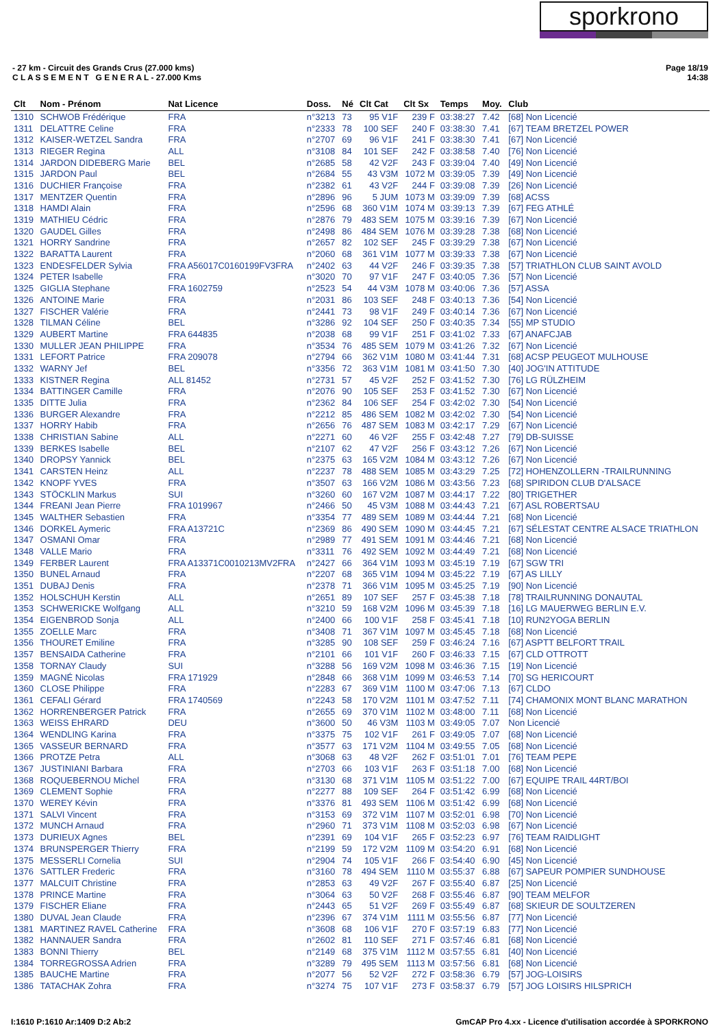sporkrono
- 27 km - Circuit des Grands Crus (27.000 kms)
C L A S S E M E N T G E N E R A L - 27.000 Kms
Page 18/19
14:38
| Clt | Nom - Prénom | Nat Licence | Doss. | Né | Clt Cat | Clt Sx | Temps | Moy. | Club |
| --- | --- | --- | --- | --- | --- | --- | --- | --- | --- |
| 1310 | SCHWOB Frédérique | FRA | n°3213 | 73 | 95 V1F | 239 F | 03:38:27 | 7.42 | [68] Non Licencié |
| 1311 | DELATTRE Celine | FRA | n°2333 | 78 | 100 SEF | 240 F | 03:38:30 | 7.41 | [67] TEAM BRETZEL POWER |
| 1312 | KAISER-WETZEL Sandra | FRA | n°2707 | 69 | 96 V1F | 241 F | 03:38:30 | 7.41 | [67] Non Licencié |
| 1313 | RIEGER Regina | ALL | n°3108 | 84 | 101 SEF | 242 F | 03:38:58 | 7.40 | [76] Non Licencié |
| 1314 | JARDON DIDEBERG Marie | BEL | n°2685 | 58 | 42 V2F | 243 F | 03:39:04 | 7.40 | [49] Non Licencié |
| 1315 | JARDON Paul | BEL | n°2684 | 55 | 43 V3M | 1072 M | 03:39:05 | 7.39 | [49] Non Licencié |
| 1316 | DUCHIER Françoise | FRA | n°2382 | 61 | 43 V2F | 244 F | 03:39:08 | 7.39 | [26] Non Licencié |
| 1317 | MENTZER Quentin | FRA | n°2896 | 96 | 5 JUM | 1073 M | 03:39:09 | 7.39 | [68] ACSS |
| 1318 | HAMDI Alain | FRA | n°2596 | 68 | 360 V1M | 1074 M | 03:39:13 | 7.39 | [67] FEG ATHLÉ |
| 1319 | MATHIEU Cédric | FRA | n°2876 | 79 | 483 SEM | 1075 M | 03:39:16 | 7.39 | [67] Non Licencié |
| 1320 | GAUDEL Gilles | FRA | n°2498 | 86 | 484 SEM | 1076 M | 03:39:28 | 7.38 | [68] Non Licencié |
| 1321 | HORRY Sandrine | FRA | n°2657 | 82 | 102 SEF | 245 F | 03:39:29 | 7.38 | [67] Non Licencié |
| 1322 | BARATTA Laurent | FRA | n°2060 | 68 | 361 V1M | 1077 M | 03:39:33 | 7.38 | [67] Non Licencié |
| 1323 | ENDESFELDER Sylvia | FRA A56017C0160199FV3FRA | n°2402 | 63 | 44 V2F | 246 F | 03:39:35 | 7.38 | [57] TRIATHLON CLUB SAINT AVOLD |
| 1324 | PETER Isabelle | FRA | n°3020 | 70 | 97 V1F | 247 F | 03:40:05 | 7.36 | [57] Non Licencié |
| 1325 | GIGLIA Stephane | FRA 1602759 | n°2523 | 54 | 44 V3M | 1078 M | 03:40:06 | 7.36 | [57] ASSA |
| 1326 | ANTOINE Marie | FRA | n°2031 | 86 | 103 SEF | 248 F | 03:40:13 | 7.36 | [54] Non Licencié |
| 1327 | FISCHER Valérie | FRA | n°2441 | 73 | 98 V1F | 249 F | 03:40:14 | 7.36 | [67] Non Licencié |
| 1328 | TILMAN Céline | BEL | n°3286 | 92 | 104 SEF | 250 F | 03:40:35 | 7.34 | [55] MP STUDIO |
| 1329 | AUBERT Martine | FRA 644835 | n°2038 | 68 | 99 V1F | 251 F | 03:41:02 | 7.33 | [67] ANAFCJAB |
| 1330 | MULLER JEAN PHILIPPE | FRA | n°3534 | 76 | 485 SEM | 1079 M | 03:41:26 | 7.32 | [67] Non Licencié |
| 1331 | LEFORT Patrice | FRA 209078 | n°2794 | 66 | 362 V1M | 1080 M | 03:41:44 | 7.31 | [68] ACSP PEUGEOT MULHOUSE |
| 1332 | WARNY Jef | BEL | n°3356 | 72 | 363 V1M | 1081 M | 03:41:50 | 7.30 | [40] JOG'IN ATTITUDE |
| 1333 | KISTNER Regina | ALL 81452 | n°2731 | 57 | 45 V2F | 252 F | 03:41:52 | 7.30 | [76] LG RÜLZHEIM |
| 1334 | BATTINGER Camille | FRA | n°2076 | 90 | 105 SEF | 253 F | 03:41:52 | 7.30 | [67] Non Licencié |
| 1335 | DITTE Julia | FRA | n°2362 | 84 | 106 SEF | 254 F | 03:42:02 | 7.30 | [54] Non Licencié |
| 1336 | BURGER Alexandre | FRA | n°2212 | 85 | 486 SEM | 1082 M | 03:42:02 | 7.30 | [54] Non Licencié |
| 1337 | HORRY Habib | FRA | n°2656 | 76 | 487 SEM | 1083 M | 03:42:17 | 7.29 | [67] Non Licencié |
| 1338 | CHRISTIAN Sabine | ALL | n°2271 | 60 | 46 V2F | 255 F | 03:42:48 | 7.27 | [79] DB-SUISSE |
| 1339 | BERKES Isabelle | BEL | n°2107 | 62 | 47 V2F | 256 F | 03:43:12 | 7.26 | [67] Non Licencié |
| 1340 | DROPSY Yannick | BEL | n°2375 | 63 | 165 V2M | 1084 M | 03:43:12 | 7.26 | [67] Non Licencié |
| 1341 | CARSTEN Heinz | ALL | n°2237 | 78 | 488 SEM | 1085 M | 03:43:29 | 7.25 | [72] HOHENZOLLERN -TRAILRUNNING |
| 1342 | KNOPF YVES | FRA | n°3507 | 63 | 166 V2M | 1086 M | 03:43:56 | 7.23 | [68] SPIRIDON CLUB D'ALSACE |
| 1343 | STÖCKLIN Markus | SUI | n°3260 | 60 | 167 V2M | 1087 M | 03:44:17 | 7.22 | [80] TRIGETHER |
| 1344 | FREANI Jean Pierre | FRA 1019967 | n°2466 | 50 | 45 V3M | 1088 M | 03:44:43 | 7.21 | [67] ASL ROBERTSAU |
| 1345 | WALTHER Sebastien | FRA | n°3354 | 77 | 489 SEM | 1089 M | 03:44:44 | 7.21 | [68] Non Licencié |
| 1346 | DORKEL Aymeric | FRA A13721C | n°2369 | 86 | 490 SEM | 1090 M | 03:44:45 | 7.21 | [67] SÉLESTAT CENTRE ALSACE TRIATHLON |
| 1347 | OSMANI Omar | FRA | n°2989 | 77 | 491 SEM | 1091 M | 03:44:46 | 7.21 | [68] Non Licencié |
| 1348 | VALLE Mario | FRA | n°3311 | 76 | 492 SEM | 1092 M | 03:44:49 | 7.21 | [68] Non Licencié |
| 1349 | FERBER Laurent | FRA A13371C0010213MV2FRA | n°2427 | 66 | 364 V1M | 1093 M | 03:45:19 | 7.19 | [67] SGW TRI |
| 1350 | BUNEL Arnaud | FRA | n°2207 | 68 | 365 V1M | 1094 M | 03:45:22 | 7.19 | [67] AS LILLY |
| 1351 | DUBAJ Denis | FRA | n°2378 | 71 | 366 V1M | 1095 M | 03:45:25 | 7.19 | [90] Non Licencié |
| 1352 | HOLSCHUH Kerstin | ALL | n°2651 | 89 | 107 SEF | 257 F | 03:45:38 | 7.18 | [78] TRAILRUNNING DONAUTAL |
| 1353 | SCHWERICKE Wolfgang | ALL | n°3210 | 59 | 168 V2M | 1096 M | 03:45:39 | 7.18 | [16] LG MAUERWEG BERLIN E.V. |
| 1354 | EIGENBROD Sonja | ALL | n°2400 | 66 | 100 V1F | 258 F | 03:45:41 | 7.18 | [10] RUN2YOGA BERLIN |
| 1355 | ZOELLE Marc | FRA | n°3408 | 71 | 367 V1M | 1097 M | 03:45:45 | 7.18 | [68] Non Licencié |
| 1356 | THOURET Emiline | FRA | n°3285 | 90 | 108 SEF | 259 F | 03:46:24 | 7.16 | [67] ASPTT BELFORT TRAIL |
| 1357 | BENSAIDA Catherine | FRA | n°2101 | 66 | 101 V1F | 260 F | 03:46:33 | 7.15 | [67] CLD OTTROTT |
| 1358 | TORNAY Claudy | SUI | n°3288 | 56 | 169 V2M | 1098 M | 03:46:36 | 7.15 | [19] Non Licencié |
| 1359 | MAGNÉ Nicolas | FRA 171929 | n°2848 | 66 | 368 V1M | 1099 M | 03:46:53 | 7.14 | [70] SG HERICOURT |
| 1360 | CLOSE Philippe | FRA | n°2283 | 67 | 369 V1M | 1100 M | 03:47:06 | 7.13 | [67] CLDO |
| 1361 | CEFALI Gérard | FRA 1740569 | n°2243 | 58 | 170 V2M | 1101 M | 03:47:52 | 7.11 | [74] CHAMONIX MONT BLANC MARATHON |
| 1362 | HORRENBERGER Patrick | FRA | n°2655 | 69 | 370 V1M | 1102 M | 03:48:00 | 7.11 | [68] Non Licencié |
| 1363 | WEISS EHRARD | DEU | n°3600 | 50 | 46 V3M | 1103 M | 03:49:05 | 7.07 | Non Licencié |
| 1364 | WENDLING Karina | FRA | n°3375 | 75 | 102 V1F | 261 F | 03:49:05 | 7.07 | [68] Non Licencié |
| 1365 | VASSEUR BERNARD | FRA | n°3577 | 63 | 171 V2M | 1104 M | 03:49:55 | 7.05 | [68] Non Licencié |
| 1366 | PROTZE Petra | ALL | n°3068 | 63 | 48 V2F | 262 F | 03:51:01 | 7.01 | [76] TEAM PEPE |
| 1367 | JUSTINIANI Barbara | FRA | n°2703 | 66 | 103 V1F | 263 F | 03:51:18 | 7.00 | [68] Non Licencié |
| 1368 | ROQUEBERNOU Michel | FRA | n°3130 | 68 | 371 V1M | 1105 M | 03:51:22 | 7.00 | [67] EQUIPE TRAIL 44RT/BOI |
| 1369 | CLEMENT Sophie | FRA | n°2277 | 88 | 109 SEF | 264 F | 03:51:42 | 6.99 | [68] Non Licencié |
| 1370 | WEREY Kévin | FRA | n°3376 | 81 | 493 SEM | 1106 M | 03:51:42 | 6.99 | [68] Non Licencié |
| 1371 | SALVI Vincent | FRA | n°3153 | 69 | 372 V1M | 1107 M | 03:52:01 | 6.98 | [70] Non Licencié |
| 1372 | MUNCH Arnaud | FRA | n°2960 | 71 | 373 V1M | 1108 M | 03:52:03 | 6.98 | [67] Non Licencié |
| 1373 | DURIEUX Agnes | BEL | n°2391 | 69 | 104 V1F | 265 F | 03:52:23 | 6.97 | [76] TEAM RAIDLIGHT |
| 1374 | BRUNSPERGER Thierry | FRA | n°2199 | 59 | 172 V2M | 1109 M | 03:54:20 | 6.91 | [68] Non Licencié |
| 1375 | MESSERLI Cornelia | SUI | n°2904 | 74 | 105 V1F | 266 F | 03:54:40 | 6.90 | [45] Non Licencié |
| 1376 | SATTLER Frederic | FRA | n°3160 | 78 | 494 SEM | 1110 M | 03:55:37 | 6.88 | [67] SAPEUR POMPIER SUNDHOUSE |
| 1377 | MALCUIT Christine | FRA | n°2853 | 63 | 49 V2F | 267 F | 03:55:40 | 6.87 | [25] Non Licencié |
| 1378 | PRINCE Martine | FRA | n°3064 | 63 | 50 V2F | 268 F | 03:55:46 | 6.87 | [90] TEAM MELFOR |
| 1379 | FISCHER Eliane | FRA | n°2443 | 65 | 51 V2F | 269 F | 03:55:49 | 6.87 | [68] SKIEUR DE SOULTZEREN |
| 1380 | DUVAL Jean Claude | FRA | n°2396 | 67 | 374 V1M | 1111 M | 03:55:56 | 6.87 | [77] Non Licencié |
| 1381 | MARTINEZ RAVEL Catherine | FRA | n°3608 | 68 | 106 V1F | 270 F | 03:57:19 | 6.83 | [77] Non Licencié |
| 1382 | HANNAUER Sandra | FRA | n°2602 | 81 | 110 SEF | 271 F | 03:57:46 | 6.81 | [68] Non Licencié |
| 1383 | BONNI Thierry | BEL | n°2149 | 68 | 375 V1M | 1112 M | 03:57:55 | 6.81 | [40] Non Licencié |
| 1384 | TORREGROSSA Adrien | FRA | n°3289 | 79 | 495 SEM | 1113 M | 03:57:56 | 6.81 | [68] Non Licencié |
| 1385 | BAUCHE Martine | FRA | n°2077 | 56 | 52 V2F | 272 F | 03:58:36 | 6.79 | [57] JOG-LOISIRS |
| 1386 | TATACHAK Zohra | FRA | n°3274 | 75 | 107 V1F | 273 F | 03:58:37 | 6.79 | [57] JOG LOISIRS HILSPRICH |
I:1610 P:1610 Ar:1409 D:2 Ab:2 GmCAP Pro 4.xx - Licence d'utilisation accordée à SPORKRONO